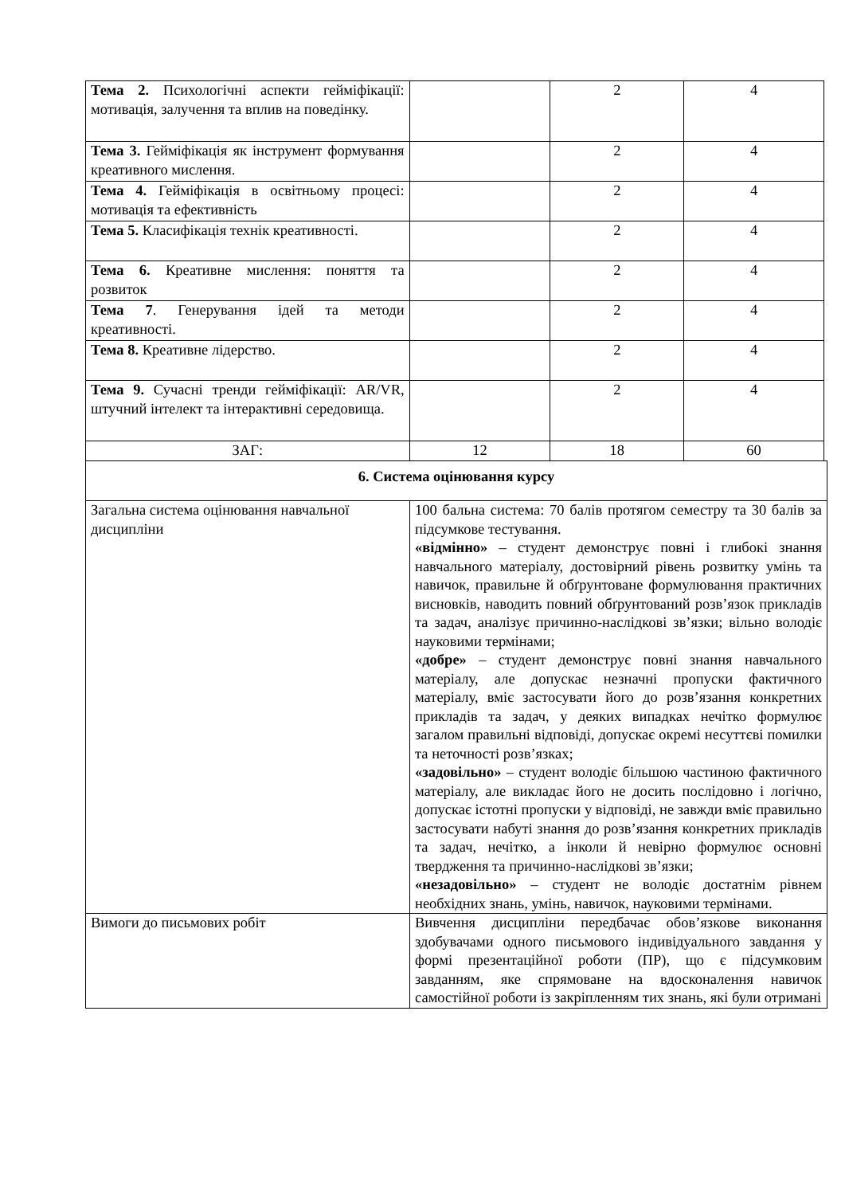| Тема 2. Психологічні аспекти гейміфікації: мотивація, залучення та вплив на поведінку. | | 2 | 4 |
| Тема 3. Гейміфікація як інструмент формування креативного мислення. | | 2 | 4 |
| Тема 4. Гейміфікація в освітньому процесі: мотивація та ефективність | | 2 | 4 |
| Тема 5. Класифікація технік креативності. | | 2 | 4 |
| Тема 6. Креативне мислення: поняття та розвиток | | 2 | 4 |
| Тема 7 . Генерування ідей та методи креативності. | | 2 | 4 |
| Тема 8. Креативне лідерство. | | 2 | 4 |
| Тема 9. Сучасні тренди гейміфікації: AR/VR, штучний інтелект та інтерактивні середовища. | | 2 | 4 |
| ЗАГ: | 12 | 18 | 60 |
| 6. Система оцінювання курсу | |
| Загальна система оцінювання навчальної дисципліни | 100 бальна система: 70 балів протягом семестру та 30 балів за підсумкове тестування. «відмінно» – студент демонструє повні і глибокі знання навчального матеріалу, достовірний рівень розвитку умінь та навичок, правильне й обґрунтоване формулювання практичних висновків, наводить повний обґрунтований розв’язок прикладів та задач, аналізує причинно-наслідкові зв’язки; вільно володіє науковими термінами; «добре» – студент демонструє повні знання навчального матеріалу, але допускає незначні пропуски фактичного матеріалу, вміє застосувати його до розв’язання конкретних прикладів та задач, у деяких випадках нечітко формулює загалом правильні відповіді, допускає окремі несуттєві помилки та неточності розв’язках; «задовільно» – студент володіє більшою частиною фактичного матеріалу, але викладає його не досить послідовно і логічно, допускає істотні пропуски у відповіді, не завжди вміє правильно застосувати набуті знання до розв’язання конкретних прикладів та задач, нечітко, а інколи й невірно формулює основні твердження та причинно-наслідкові зв’язки; «незадовільно» – студент не володіє достатнім рівнем необхідних знань, умінь, навичок, науковими термінами. |
| Вимоги до письмових робіт | Вивчення дисципліни передбачає обов’язкове виконання здобувачами одного письмового індивідуального завдання у формі презентаційної роботи (ПР), що є підсумковим завданням, яке спрямоване на вдосконалення навичок самостійної роботи із закріпленням тих знань, які були отримані |